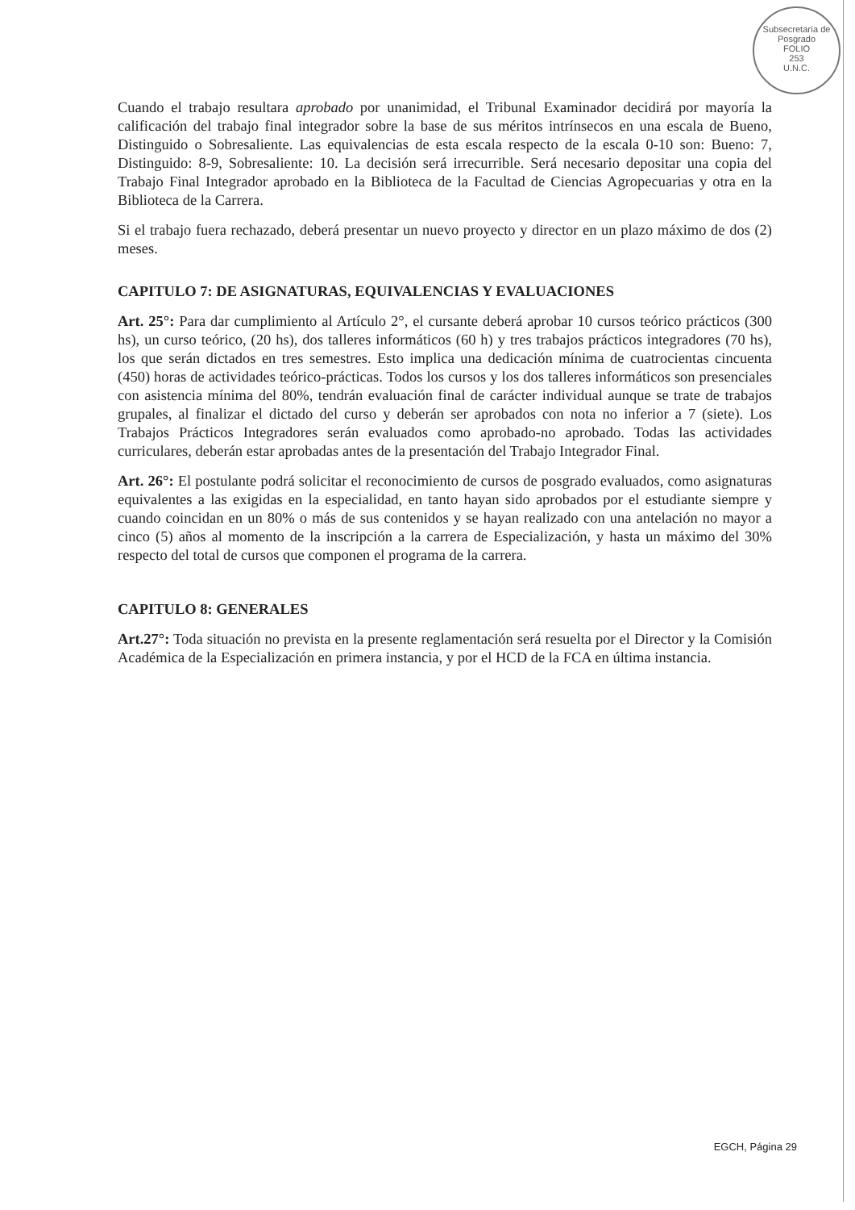Subsecretaría de Posgrado
FOLIO
253
U.N.C.
Cuando el trabajo resultara aprobado por unanimidad, el Tribunal Examinador decidirá por mayoría la calificación del trabajo final integrador sobre la base de sus méritos intrínsecos en una escala de Bueno, Distinguido o Sobresaliente. Las equivalencias de esta escala respecto de la escala 0-10 son: Bueno: 7, Distinguido: 8-9, Sobresaliente: 10. La decisión será irrecurrible. Será necesario depositar una copia del Trabajo Final Integrador aprobado en la Biblioteca de la Facultad de Ciencias Agropecuarias y otra en la Biblioteca de la Carrera.
Si el trabajo fuera rechazado, deberá presentar un nuevo proyecto y director en un plazo máximo de dos (2) meses.
CAPITULO 7: DE ASIGNATURAS, EQUIVALENCIAS Y EVALUACIONES
Art. 25°: Para dar cumplimiento al Artículo 2°, el cursante deberá aprobar 10 cursos teórico prácticos (300 hs), un curso teórico, (20 hs), dos talleres informáticos (60 h) y tres trabajos prácticos integradores (70 hs), los que serán dictados en tres semestres. Esto implica una dedicación mínima de cuatrocientas cincuenta (450) horas de actividades teórico-prácticas. Todos los cursos y los dos talleres informáticos son presenciales con asistencia mínima del 80%, tendrán evaluación final de carácter individual aunque se trate de trabajos grupales, al finalizar el dictado del curso y deberán ser aprobados con nota no inferior a 7 (siete). Los Trabajos Prácticos Integradores serán evaluados como aprobado-no aprobado. Todas las actividades curriculares, deberán estar aprobadas antes de la presentación del Trabajo Integrador Final.
Art. 26°: El postulante podrá solicitar el reconocimiento de cursos de posgrado evaluados, como asignaturas equivalentes a las exigidas en la especialidad, en tanto hayan sido aprobados por el estudiante siempre y cuando coincidan en un 80% o más de sus contenidos y se hayan realizado con una antelación no mayor a cinco (5) años al momento de la inscripción a la carrera de Especialización, y hasta un máximo del 30% respecto del total de cursos que componen el programa de la carrera.
CAPITULO 8: GENERALES
Art.27°: Toda situación no prevista en la presente reglamentación será resuelta por el Director y la Comisión Académica de la Especialización en primera instancia, y por el HCD de la FCA en última instancia.
EGCH, Página 29